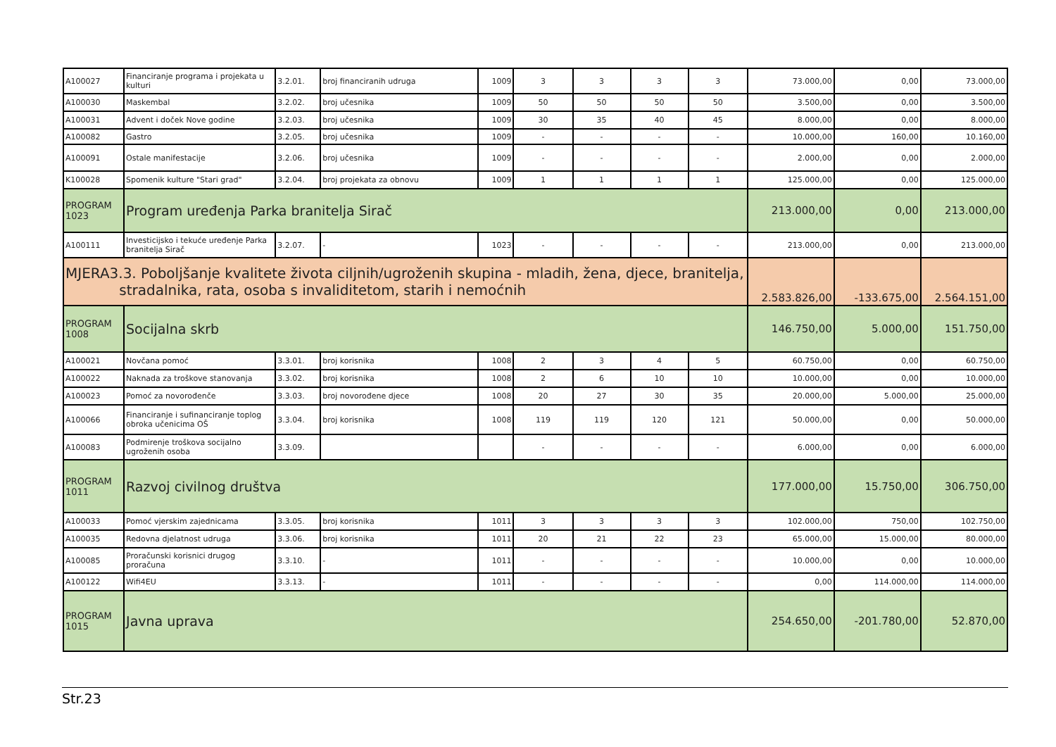| A100027 | Financiranje programa i projekata u kulturi | 3.2.01. | broj financiranih udruga | 1009 | 3 | 3 | 3 | 3 | 73.000,00 | 0,00 | 73.000,00 |
| A100030 | Maskembal | 3.2.02. | broj učesnika | 1009 | 50 | 50 | 50 | 50 | 3.500,00 | 0,00 | 3.500,00 |
| A100031 | Advent i doček Nove godine | 3.2.03. | broj učesnika | 1009 | 30 | 35 | 40 | 45 | 8.000,00 | 0,00 | 8.000,00 |
| A100082 | Gastro | 3.2.05. | broj učesnika | 1009 | - | - | - | - | 10.000,00 | 160,00 | 10.160,00 |
| A100091 | Ostale manifestacije | 3.2.06. | broj učesnika | 1009 | - | - | - | - | 2.000,00 | 0,00 | 2.000,00 |
| K100028 | Spomenik kulture "Stari grad" | 3.2.04. | broj projekata za obnovu | 1009 | 1 | 1 | 1 | 1 | 125.000,00 | 0,00 | 125.000,00 |
| PROGRAM 1023 | Program uređenja Parka branitelja Sirač | | | | | | | | 213.000,00 | 0,00 | 213.000,00 |
| A100111 | Investicijsko i tekuće uređenje Parka branitelja Sirač | 3.2.07. | - | 1023 | - | - | - | - | 213.000,00 | 0,00 | 213.000,00 |
| MJERA3.3. Poboljšanje kvalitete života ciljnih/ugroženih skupina - mladih, žena, djece, branitelja, stradalnika, rata, osoba s invaliditetom, starih i nemoćnih | | | | | | | | | 2.583.826,00 | -133.675,00 | 2.564.151,00 |
| PROGRAM 1008 | Socijalna skrb | | | | | | | | 146.750,00 | 5.000,00 | 151.750,00 |
| A100021 | Novčana pomoć | 3.3.01. | broj korisnika | 1008 | 2 | 3 | 4 | 5 | 60.750,00 | 0,00 | 60.750,00 |
| A100022 | Naknada za troškove stanovanja | 3.3.02. | broj korisnika | 1008 | 2 | 6 | 10 | 10 | 10.000,00 | 0,00 | 10.000,00 |
| A100023 | Pomoć za novorođenče | 3.3.03. | broj novorođene djece | 1008 | 20 | 27 | 30 | 35 | 20.000,00 | 5.000,00 | 25.000,00 |
| A100066 | Financiranje i sufinanciranje toplog obroka učenicima OŠ | 3.3.04. | broj korisnika | 1008 | 119 | 119 | 120 | 121 | 50.000,00 | 0,00 | 50.000,00 |
| A100083 | Podmirenje troškova socijalno ugroženih osoba | 3.3.09. | | | - | - | - | - | 6.000,00 | 0,00 | 6.000,00 |
| PROGRAM 1011 | Razvoj civilnog društva | | | | | | | | 177.000,00 | 15.750,00 | 306.750,00 |
| A100033 | Pomoć vjerskim zajednicama | 3.3.05. | broj korisnika | 1011 | 3 | 3 | 3 | 3 | 102.000,00 | 750,00 | 102.750,00 |
| A100035 | Redovna djelatnost udruga | 3.3.06. | broj korisnika | 1011 | 20 | 21 | 22 | 23 | 65.000,00 | 15.000,00 | 80.000,00 |
| A100085 | Proračunski korisnici drugog proračuna | 3.3.10. | - | 1011 | - | - | - | - | 10.000,00 | 0,00 | 10.000,00 |
| A100122 | Wifi4EU | 3.3.13. | - | 1011 | - | - | - | - | 0,00 | 114.000,00 | 114.000,00 |
| PROGRAM 1015 | Javna uprava | | | | | | | | 254.650,00 | -201.780,00 | 52.870,00 |
Str.23